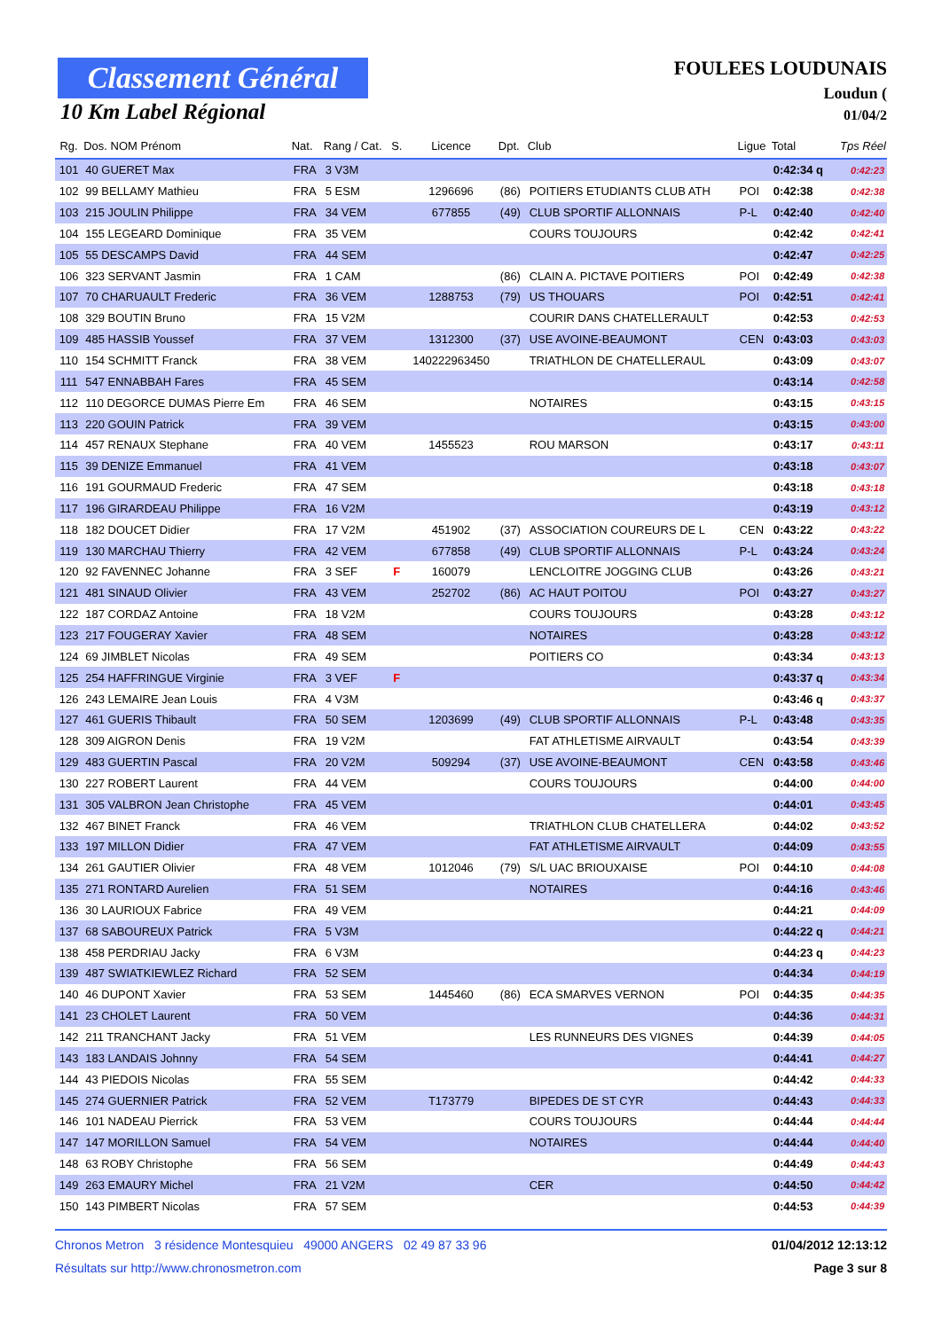Classement Général
10 Km Label Régional
FOULEES LOUDUNAIS
Loudun (
01/04/2
| Rg. | Dos. NOM Prénom | Nat. | Rang / Cat. | S. | Licence | Dpt. | Club | Ligue | Total | Tps Réel |
| --- | --- | --- | --- | --- | --- | --- | --- | --- | --- | --- |
| 101 | 40 GUERET Max | FRA | 3 V3M | | | | | | 0:42:34 q | 0:42:23 |
| 102 | 99 BELLAMY Mathieu | FRA | 5 ESM | | 1296696 | (86) | POITIERS ETUDIANTS CLUB ATH | POI | 0:42:38 | 0:42:38 |
| 103 | 215 JOULIN Philippe | FRA | 34 VEM | | 677855 | (49) | CLUB SPORTIF ALLONNAIS | P-L | 0:42:40 | 0:42:40 |
| 104 | 155 LEGEARD Dominique | FRA | 35 VEM | | | | COURS TOUJOURS | | 0:42:42 | 0:42:41 |
| 105 | 55 DESCAMPS David | FRA | 44 SEM | | | | | | 0:42:47 | 0:42:25 |
| 106 | 323 SERVANT Jasmin | FRA | 1 CAM | | | (86) | CLAIN A. PICTAVE POITIERS | POI | 0:42:49 | 0:42:38 |
| 107 | 70 CHARUAULT Frederic | FRA | 36 VEM | | 1288753 | (79) | US THOUARS | POI | 0:42:51 | 0:42:41 |
| 108 | 329 BOUTIN Bruno | FRA | 15 V2M | | | | COURIR DANS CHATELLERAULT | | 0:42:53 | 0:42:53 |
| 109 | 485 HASSIB Youssef | FRA | 37 VEM | | 1312300 | (37) | USE AVOINE-BEAUMONT | CEN | 0:43:03 | 0:43:03 |
| 110 | 154 SCHMITT Franck | FRA | 38 VEM | | 140222963450 | | TRIATHLON DE CHATELLERAUL | | 0:43:09 | 0:43:07 |
| 111 | 547 ENNABBAH Fares | FRA | 45 SEM | | | | | | 0:43:14 | 0:42:58 |
| 112 | 110 DEGORCE DUMAS Pierre Em | FRA | 46 SEM | | | | NOTAIRES | | 0:43:15 | 0:43:15 |
| 113 | 220 GOUIN Patrick | FRA | 39 VEM | | | | | | 0:43:15 | 0:43:00 |
| 114 | 457 RENAUX Stephane | FRA | 40 VEM | | 1455523 | | ROU MARSON | | 0:43:17 | 0:43:11 |
| 115 | 39 DENIZE Emmanuel | FRA | 41 VEM | | | | | | 0:43:18 | 0:43:07 |
| 116 | 191 GOURMAUD Frederic | FRA | 47 SEM | | | | | | 0:43:18 | 0:43:18 |
| 117 | 196 GIRARDEAU Philippe | FRA | 16 V2M | | | | | | 0:43:19 | 0:43:12 |
| 118 | 182 DOUCET Didier | FRA | 17 V2M | | 451902 | (37) | ASSOCIATION COUREURS DE L | CEN | 0:43:22 | 0:43:22 |
| 119 | 130 MARCHAU Thierry | FRA | 42 VEM | | 677858 | (49) | CLUB SPORTIF ALLONNAIS | P-L | 0:43:24 | 0:43:24 |
| 120 | 92 FAVENNEC Johanne | FRA | 3 SEF | F | 160079 | | LENCLOITRE JOGGING CLUB | | 0:43:26 | 0:43:21 |
| 121 | 481 SINAUD Olivier | FRA | 43 VEM | | 252702 | (86) | AC HAUT POITOU | POI | 0:43:27 | 0:43:27 |
| 122 | 187 CORDAZ Antoine | FRA | 18 V2M | | | | COURS TOUJOURS | | 0:43:28 | 0:43:12 |
| 123 | 217 FOUGERAY Xavier | FRA | 48 SEM | | | | NOTAIRES | | 0:43:28 | 0:43:12 |
| 124 | 69 JIMBLET Nicolas | FRA | 49 SEM | | | | POITIERS CO | | 0:43:34 | 0:43:13 |
| 125 | 254 HAFFRINGUE Virginie | FRA | 3 VEF | F | | | | | 0:43:37 q | 0:43:34 |
| 126 | 243 LEMAIRE Jean Louis | FRA | 4 V3M | | | | | | 0:43:46 q | 0:43:37 |
| 127 | 461 GUERIS Thibault | FRA | 50 SEM | | 1203699 | (49) | CLUB SPORTIF ALLONNAIS | P-L | 0:43:48 | 0:43:35 |
| 128 | 309 AIGRON Denis | FRA | 19 V2M | | | | FAT ATHLETISME AIRVAULT | | 0:43:54 | 0:43:39 |
| 129 | 483 GUERTIN Pascal | FRA | 20 V2M | | 509294 | (37) | USE AVOINE-BEAUMONT | CEN | 0:43:58 | 0:43:46 |
| 130 | 227 ROBERT Laurent | FRA | 44 VEM | | | | COURS TOUJOURS | | 0:44:00 | 0:44:00 |
| 131 | 305 VALBRON Jean Christophe | FRA | 45 VEM | | | | | | 0:44:01 | 0:43:45 |
| 132 | 467 BINET Franck | FRA | 46 VEM | | | | TRIATHLON CLUB CHATELLERA | | 0:44:02 | 0:43:52 |
| 133 | 197 MILLON Didier | FRA | 47 VEM | | | | FAT ATHLETISME AIRVAULT | | 0:44:09 | 0:43:55 |
| 134 | 261 GAUTIER Olivier | FRA | 48 VEM | | 1012046 | (79) | S/L UAC BRIOUXAISE | POI | 0:44:10 | 0:44:08 |
| 135 | 271 RONTARD Aurelien | FRA | 51 SEM | | | | NOTAIRES | | 0:44:16 | 0:43:46 |
| 136 | 30 LAURIOUX Fabrice | FRA | 49 VEM | | | | | | 0:44:21 | 0:44:09 |
| 137 | 68 SABOUREUX Patrick | FRA | 5 V3M | | | | | | 0:44:22 q | 0:44:21 |
| 138 | 458 PERDRIAU Jacky | FRA | 6 V3M | | | | | | 0:44:23 q | 0:44:23 |
| 139 | 487 SWIATKIEWLEZ Richard | FRA | 52 SEM | | | | | | 0:44:34 | 0:44:19 |
| 140 | 46 DUPONT Xavier | FRA | 53 SEM | | 1445460 | (86) | ECA SMARVES VERNON | POI | 0:44:35 | 0:44:35 |
| 141 | 23 CHOLET Laurent | FRA | 50 VEM | | | | | | 0:44:36 | 0:44:31 |
| 142 | 211 TRANCHANT Jacky | FRA | 51 VEM | | | | LES RUNNEURS DES VIGNES | | 0:44:39 | 0:44:05 |
| 143 | 183 LANDAIS Johnny | FRA | 54 SEM | | | | | | 0:44:41 | 0:44:27 |
| 144 | 43 PIEDOIS Nicolas | FRA | 55 SEM | | | | | | 0:44:42 | 0:44:33 |
| 145 | 274 GUERNIER Patrick | FRA | 52 VEM | | T173779 | | BIPEDES DE ST CYR | | 0:44:43 | 0:44:33 |
| 146 | 101 NADEAU Pierrick | FRA | 53 VEM | | | | COURS TOUJOURS | | 0:44:44 | 0:44:44 |
| 147 | 147 MORILLON Samuel | FRA | 54 VEM | | | | NOTAIRES | | 0:44:44 | 0:44:40 |
| 148 | 63 ROBY Christophe | FRA | 56 SEM | | | | | | 0:44:49 | 0:44:43 |
| 149 | 263 EMAURY Michel | FRA | 21 V2M | | | | CER | | 0:44:50 | 0:44:42 |
| 150 | 143 PIMBERT Nicolas | FRA | 57 SEM | | | | | | 0:44:53 | 0:44:39 |
Chronos Metron 3 résidence Montesquieu 49000 ANGERS 02 49 87 33 96 01/04/2012 12:13:12
Résultats sur http://www.chronosmetron.com Page 3 sur 8